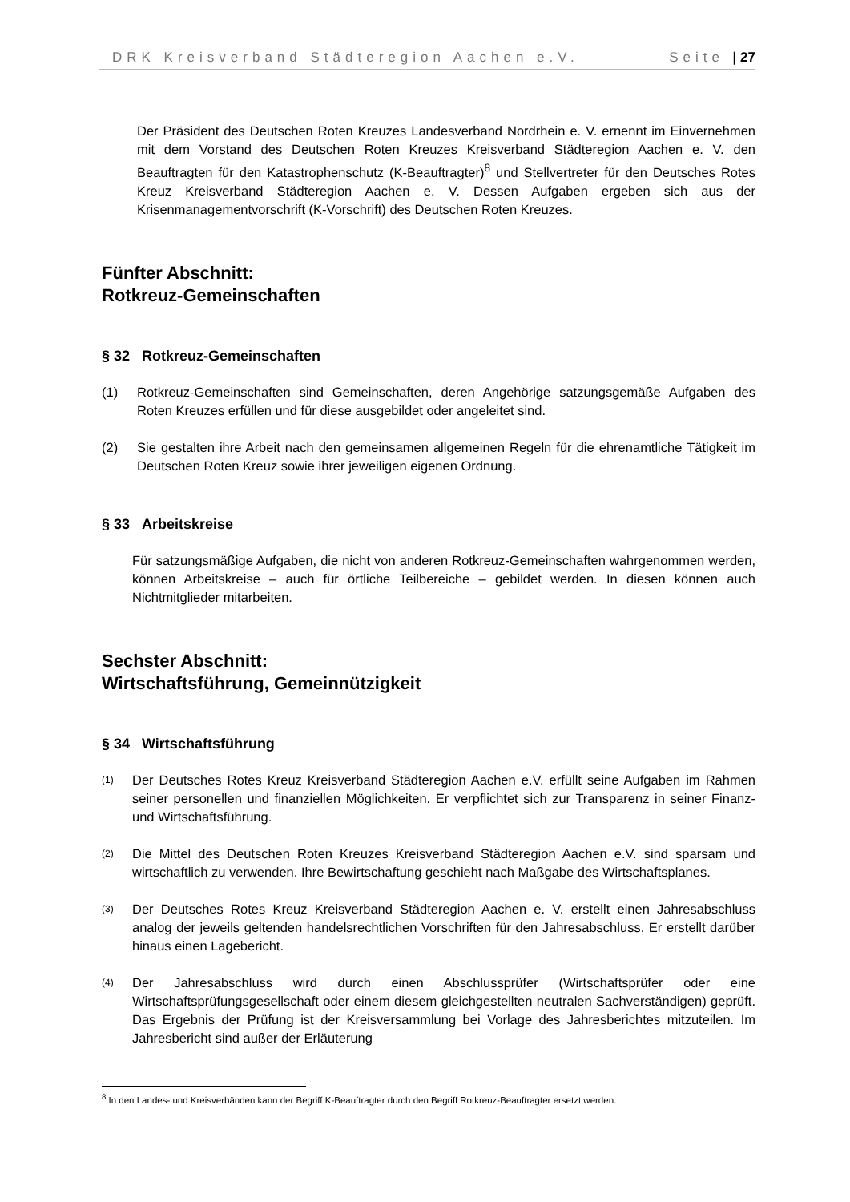DRK Kreisverband Städteregion Aachen e.V. Seite | 27
Der Präsident des Deutschen Roten Kreuzes Landesverband Nordrhein e. V. ernennt im Einvernehmen mit dem Vorstand des Deutschen Roten Kreuzes Kreisverband Städteregion Aachen e. V. den Beauftragten für den Katastrophenschutz (K-Beauftragter)<sup>8</sup> und Stellvertreter für den Deutsches Rotes Kreuz Kreisverband Städteregion Aachen e. V. Dessen Aufgaben ergeben sich aus der Krisenmanagementvorschrift (K-Vorschrift) des Deutschen Roten Kreuzes.
Fünfter Abschnitt:
Rotkreuz-Gemeinschaften
§ 32 Rotkreuz-Gemeinschaften
(1) Rotkreuz-Gemeinschaften sind Gemeinschaften, deren Angehörige satzungsgemäße Aufgaben des Roten Kreuzes erfüllen und für diese ausgebildet oder angeleitet sind.
(2) Sie gestalten ihre Arbeit nach den gemeinsamen allgemeinen Regeln für die ehrenamtliche Tätigkeit im Deutschen Roten Kreuz sowie ihrer jeweiligen eigenen Ordnung.
§ 33 Arbeitskreise
Für satzungsmäßige Aufgaben, die nicht von anderen Rotkreuz-Gemeinschaften wahrgenommen werden, können Arbeitskreise – auch für örtliche Teilbereiche – gebildet werden. In diesen können auch Nichtmitglieder mitarbeiten.
Sechster Abschnitt:
Wirtschaftsführung, Gemeinnützigkeit
§ 34 Wirtschaftsführung
(1)
Der Deutsches Rotes Kreuz Kreisverband Städteregion Aachen e.V. erfüllt seine Aufgaben im Rahmen seiner personellen und finanziellen Möglichkeiten. Er verpflichtet sich zur Transparenz in seiner Finanz- und Wirtschaftsführung.
(2)
Die Mittel des Deutschen Roten Kreuzes Kreisverband Städteregion Aachen e.V. sind sparsam und wirtschaftlich zu verwenden. Ihre Bewirtschaftung geschieht nach Maßgabe des Wirtschaftsplanes.
(3)
Der Deutsches Rotes Kreuz Kreisverband Städteregion Aachen e. V. erstellt einen Jahresabschluss analog der jeweils geltenden handelsrechtlichen Vorschriften für den Jahresabschluss. Er erstellt darüber hinaus einen Lagebericht.
(4)
Der Jahresabschluss wird durch einen Abschlussprüfer (Wirtschaftsprüfer oder eine Wirtschaftsprüfungsgesellschaft oder einem diesem gleichgestellten neutralen Sachverständigen) geprüft. Das Ergebnis der Prüfung ist der Kreisversammlung bei Vorlage des Jahresberichtes mitzuteilen. Im Jahresbericht sind außer der Erläuterung
<sup>8</sup> In den Landes- und Kreisverbänden kann der Begriff K-Beauftragter durch den Begriff Rotkreuz-Beauftragter ersetzt werden.